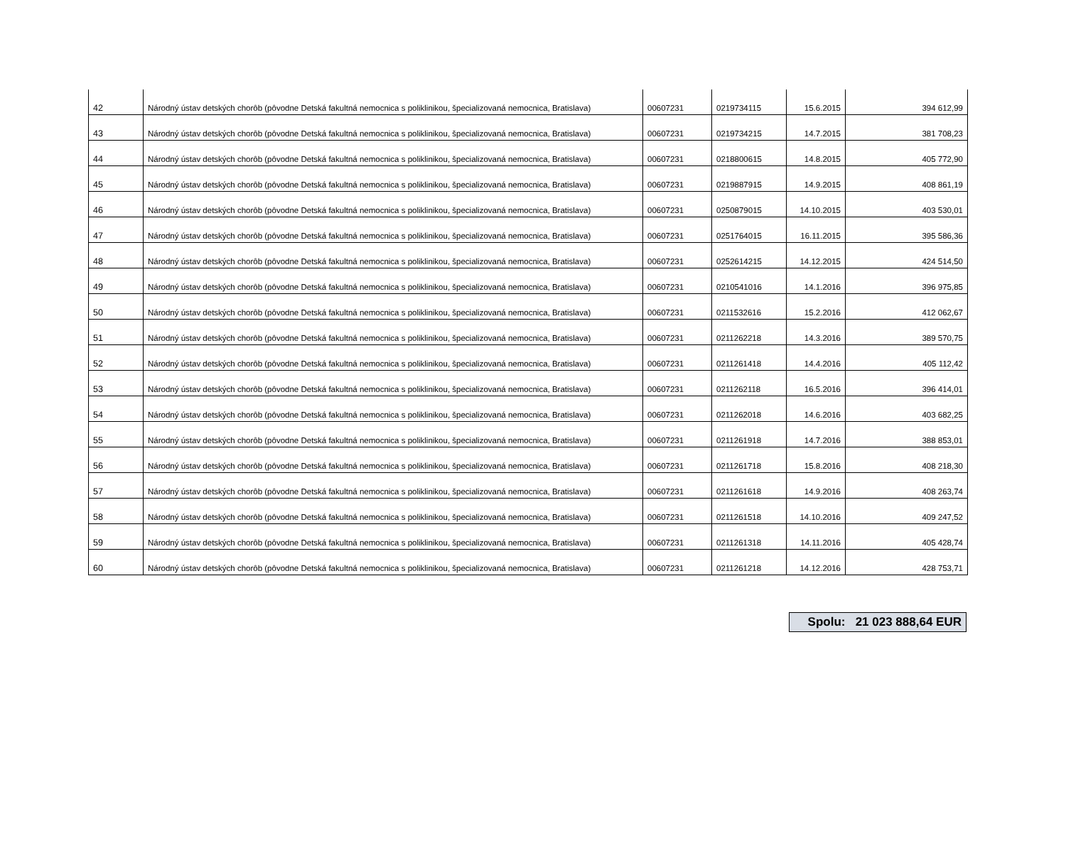| 42 | Národný ústav detských chorôb (pôvodne Detská fakultná nemocnica s poliklinikou, špecializovaná nemocnica, Bratislava) | 00607231 | 0219734115 | 15.6.2015 | 394 612,99 |
| 43 | Národný ústav detských chorôb (pôvodne Detská fakultná nemocnica s poliklinikou, špecializovaná nemocnica, Bratislava) | 00607231 | 0219734215 | 14.7.2015 | 381 708,23 |
| 44 | Národný ústav detských chorôb (pôvodne Detská fakultná nemocnica s poliklinikou, špecializovaná nemocnica, Bratislava) | 00607231 | 0218800615 | 14.8.2015 | 405 772,90 |
| 45 | Národný ústav detských chorôb (pôvodne Detská fakultná nemocnica s poliklinikou, špecializovaná nemocnica, Bratislava) | 00607231 | 0219887915 | 14.9.2015 | 408 861,19 |
| 46 | Národný ústav detských chorôb (pôvodne Detská fakultná nemocnica s poliklinikou, špecializovaná nemocnica, Bratislava) | 00607231 | 0250879015 | 14.10.2015 | 403 530,01 |
| 47 | Národný ústav detských chorôb (pôvodne Detská fakultná nemocnica s poliklinikou, špecializovaná nemocnica, Bratislava) | 00607231 | 0251764015 | 16.11.2015 | 395 586,36 |
| 48 | Národný ústav detských chorôb (pôvodne Detská fakultná nemocnica s poliklinikou, špecializovaná nemocnica, Bratislava) | 00607231 | 0252614215 | 14.12.2015 | 424 514,50 |
| 49 | Národný ústav detských chorôb (pôvodne Detská fakultná nemocnica s poliklinikou, špecializovaná nemocnica, Bratislava) | 00607231 | 0210541016 | 14.1.2016 | 396 975,85 |
| 50 | Národný ústav detských chorôb (pôvodne Detská fakultná nemocnica s poliklinikou, špecializovaná nemocnica, Bratislava) | 00607231 | 0211532616 | 15.2.2016 | 412 062,67 |
| 51 | Národný ústav detských chorôb (pôvodne Detská fakultná nemocnica s poliklinikou, špecializovaná nemocnica, Bratislava) | 00607231 | 0211262218 | 14.3.2016 | 389 570,75 |
| 52 | Národný ústav detských chorôb (pôvodne Detská fakultná nemocnica s poliklinikou, špecializovaná nemocnica, Bratislava) | 00607231 | 0211261418 | 14.4.2016 | 405 112,42 |
| 53 | Národný ústav detských chorôb (pôvodne Detská fakultná nemocnica s poliklinikou, špecializovaná nemocnica, Bratislava) | 00607231 | 0211262118 | 16.5.2016 | 396 414,01 |
| 54 | Národný ústav detských chorôb (pôvodne Detská fakultná nemocnica s poliklinikou, špecializovaná nemocnica, Bratislava) | 00607231 | 0211262018 | 14.6.2016 | 403 682,25 |
| 55 | Národný ústav detských chorôb (pôvodne Detská fakultná nemocnica s poliklinikou, špecializovaná nemocnica, Bratislava) | 00607231 | 0211261918 | 14.7.2016 | 388 853,01 |
| 56 | Národný ústav detských chorôb (pôvodne Detská fakultná nemocnica s poliklinikou, špecializovaná nemocnica, Bratislava) | 00607231 | 0211261718 | 15.8.2016 | 408 218,30 |
| 57 | Národný ústav detských chorôb (pôvodne Detská fakultná nemocnica s poliklinikou, špecializovaná nemocnica, Bratislava) | 00607231 | 0211261618 | 14.9.2016 | 408 263,74 |
| 58 | Národný ústav detských chorôb (pôvodne Detská fakultná nemocnica s poliklinikou, špecializovaná nemocnica, Bratislava) | 00607231 | 0211261518 | 14.10.2016 | 409 247,52 |
| 59 | Národný ústav detských chorôb (pôvodne Detská fakultná nemocnica s poliklinikou, špecializovaná nemocnica, Bratislava) | 00607231 | 0211261318 | 14.11.2016 | 405 428,74 |
| 60 | Národný ústav detských chorôb (pôvodne Detská fakultná nemocnica s poliklinikou, špecializovaná nemocnica, Bratislava) | 00607231 | 0211261218 | 14.12.2016 | 428 753,71 |
Spolu: 21 023 888,64 EUR